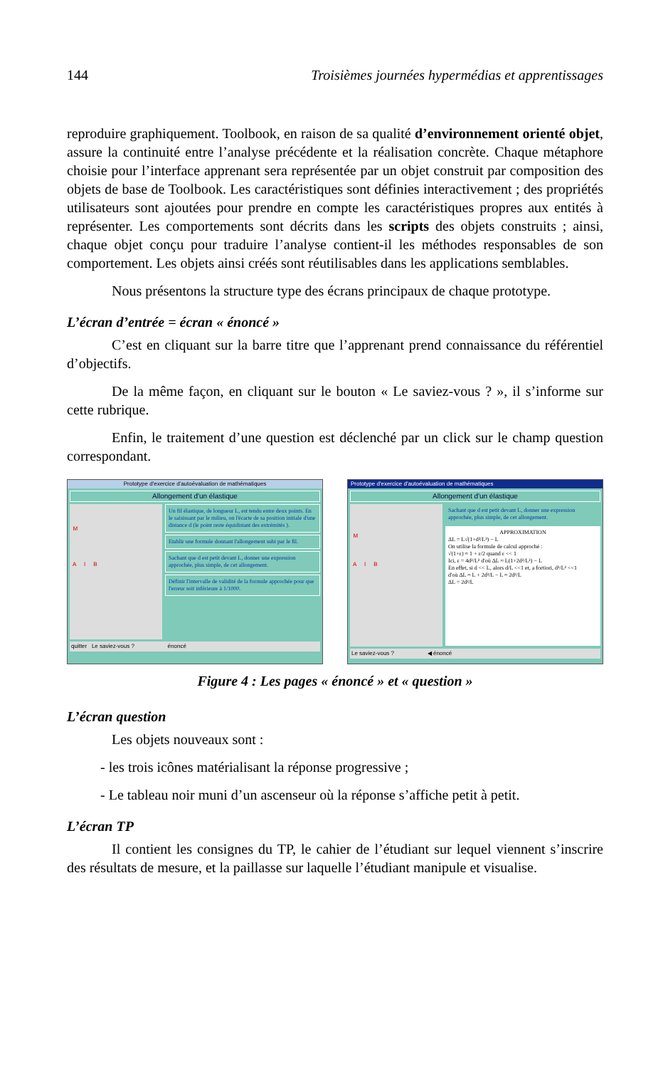144 Troisièmes journées hypermédias et apprentissages
reproduire graphiquement. Toolbook, en raison de sa qualité d’environnement orienté objet, assure la continuité entre l’analyse précédente et la réalisation concrète. Chaque métaphore choisie pour l’interface apprenant sera représentée par un objet construit par composition des objets de base de Toolbook. Les caractéristiques sont définies interactivement ; des propriétés utilisateurs sont ajoutées pour prendre en compte les caractéristiques propres aux entités à représenter. Les comportements sont décrits dans les scripts des objets construits ; ainsi, chaque objet conçu pour traduire l’analyse contient-il les méthodes responsables de son comportement. Les objets ainsi créés sont réutilisables dans les applications semblables.
Nous présentons la structure type des écrans principaux de chaque prototype.
L’écran d’entrée = écran « énoncé »
C’est en cliquant sur la barre titre que l’apprenant prend connaissance du référentiel d’objectifs.
De la même façon, en cliquant sur le bouton « Le saviez-vous ? », il s’informe sur cette rubrique.
Enfin, le traitement d’une question est déclenché par un click sur le champ question correspondant.
Prototype d'exercice d'autoévaluation de mathématiques
Allongement d'un élastique
M
A I B
Un fil élastique, de longueur L, est tendu entre deux points. En le saisissant par le milieu, on l'écarte de sa position initiale d'une distance d (le point reste équidistant des extrémités ).
Etablir une formule donnant l'allongement subi par le fil.
Sachant que d est petit devant L, donner une expression approchée, plus simple, de cet allongement.
Définir l'intervalle de validité de la formule approchée pour que l'erreur soit inférieure à 1/1000.
quitter Le saviez-vous ? énoncé
Prototype d'exercice d'autoévaluation de mathématiques
Allongement d'un élastique
M
A I B
Sachant que d est petit devant L, donner une expression approchée, plus simple, de cet allongement.
APPROXIMATION
ΔL = L√(1+d²/L²) − L
On utilise la formule de calcul approché :
√(1+ε) ≈ 1 + ε/2 quand ε << 1
Ici, ε = 4d²/L² d'où ΔL ≈ L(1+2d²/L²) − L
En effet, si d << L, alors d/L <<1 et, a fortiori, d²/L² <<1
d'où ΔL ≈ L + 2d²/L − L ≈ 2d²/L
ΔL = 2d²/L
Le saviez-vous ? ◀ énoncé
Figure 4 : Les pages « énoncé » et « question »
L’écran question
Les objets nouveaux sont :
- les trois icônes matérialisant la réponse progressive ;
- Le tableau noir muni d’un ascenseur où la réponse s’affiche petit à petit.
L’écran TP
Il contient les consignes du TP, le cahier de l’étudiant sur lequel viennent s’inscrire des résultats de mesure, et la paillasse sur laquelle l’étudiant manipule et visualise.